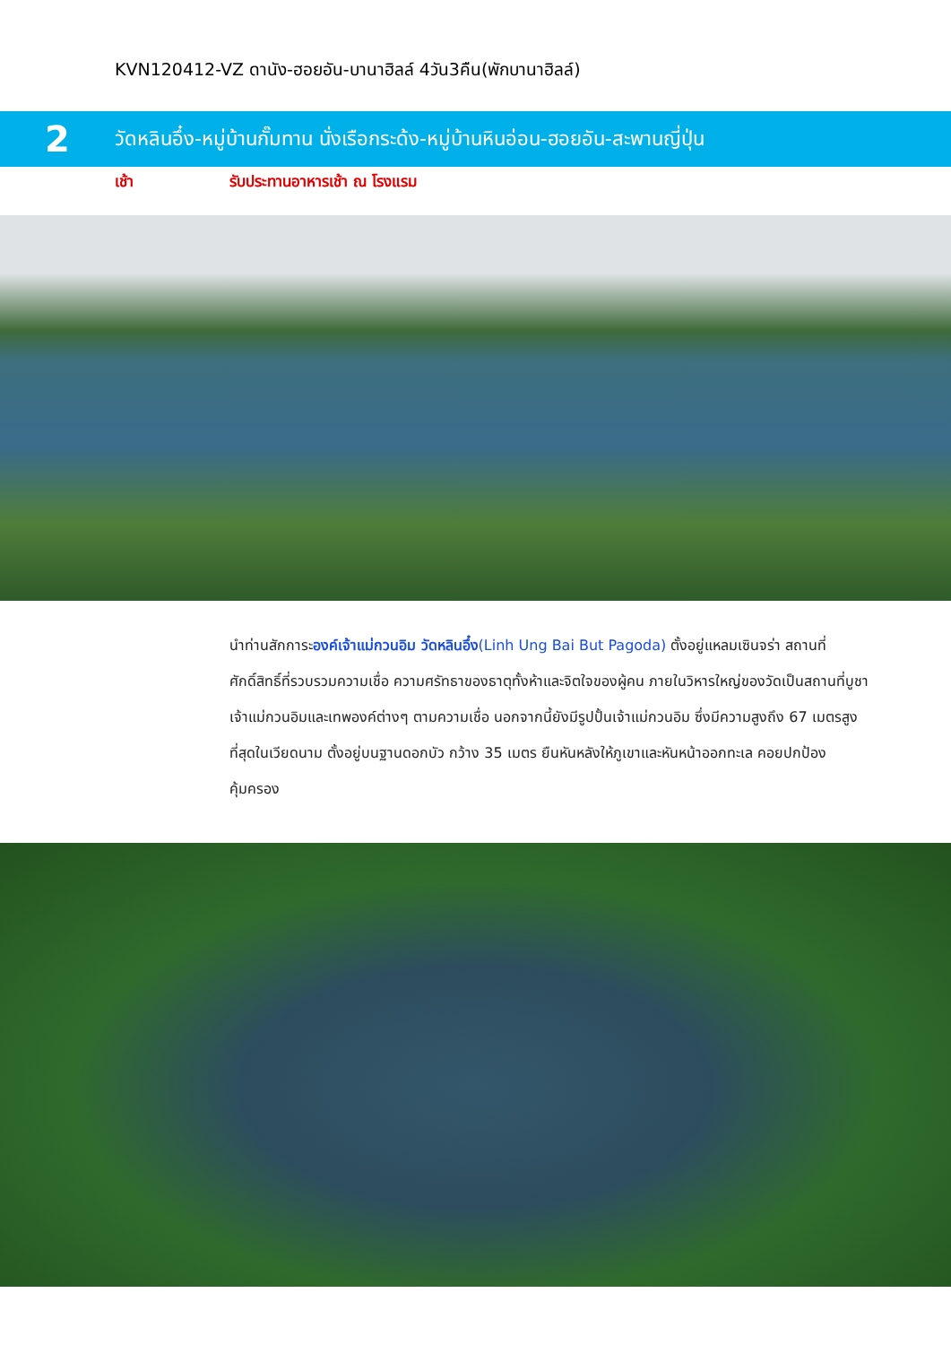KVN120412-VZ ดานัง-ฮอยอัน-บานาฮิลล์ 4วัน3คืน(พักบานาฮิลล์)
2
วัดหลินอึ๋ง-หมู่บ้านกั๊มทาน นั่งเรือกระด้ง-หมู่บ้านหินอ่อน-ฮอยอัน-สะพานญี่ปุ่น
เช้า รับประทานอาหารเช้า ณ โรงแรม
นำท่านสักการะองค์เจ้าแม่กวนอิม วัดหลินอึ๋ง(Linh Ung Bai But Pagoda) ตั้งอยู่แหลมเซินจร่า สถานที่ศักดิ์สิทธิ์ที่รวบรวมความเชื่อ ความศรัทธาของธาตุทั้งห้าและจิตใจของผู้คน ภายในวิหารใหญ่ของวัดเป็นสถานที่บูชาเจ้าแม่กวนอิมและเทพองค์ต่างๆ ตามความเชื่อ นอกจากนี้ยังมีรูปปั้นเจ้าแม่กวนอิม ซึ่งมีความสูงถึง 67 เมตรสูงที่สุดในเวียดนาม ตั้งอยู่บนฐานดอกบัว กว้าง 35 เมตร ยืนหันหลังให้ภูเขาและหันหน้าออกทะเล คอยปกป้องคุ้มครอง